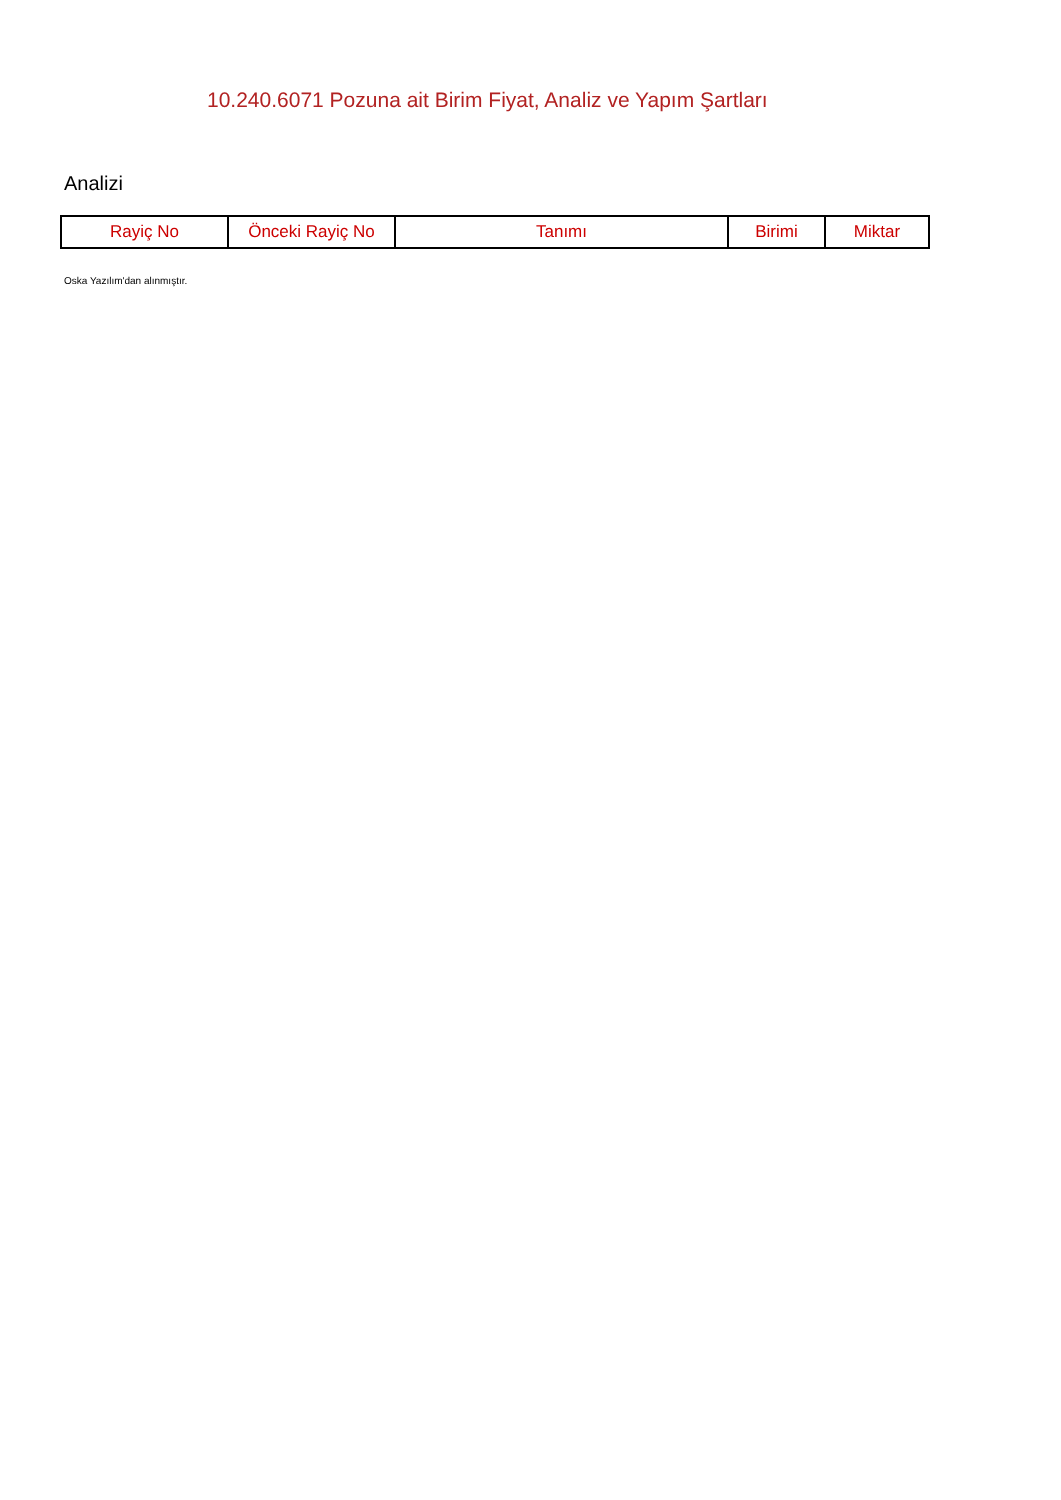10.240.6071 Pozuna ait Birim Fiyat, Analiz ve Yapım Şartları
Analizi
| Rayiç No | Önceki Rayiç No | Tanımı | Birimi | Miktar |
| --- | --- | --- | --- | --- |
Oska Yazılım'dan alınmıştır.